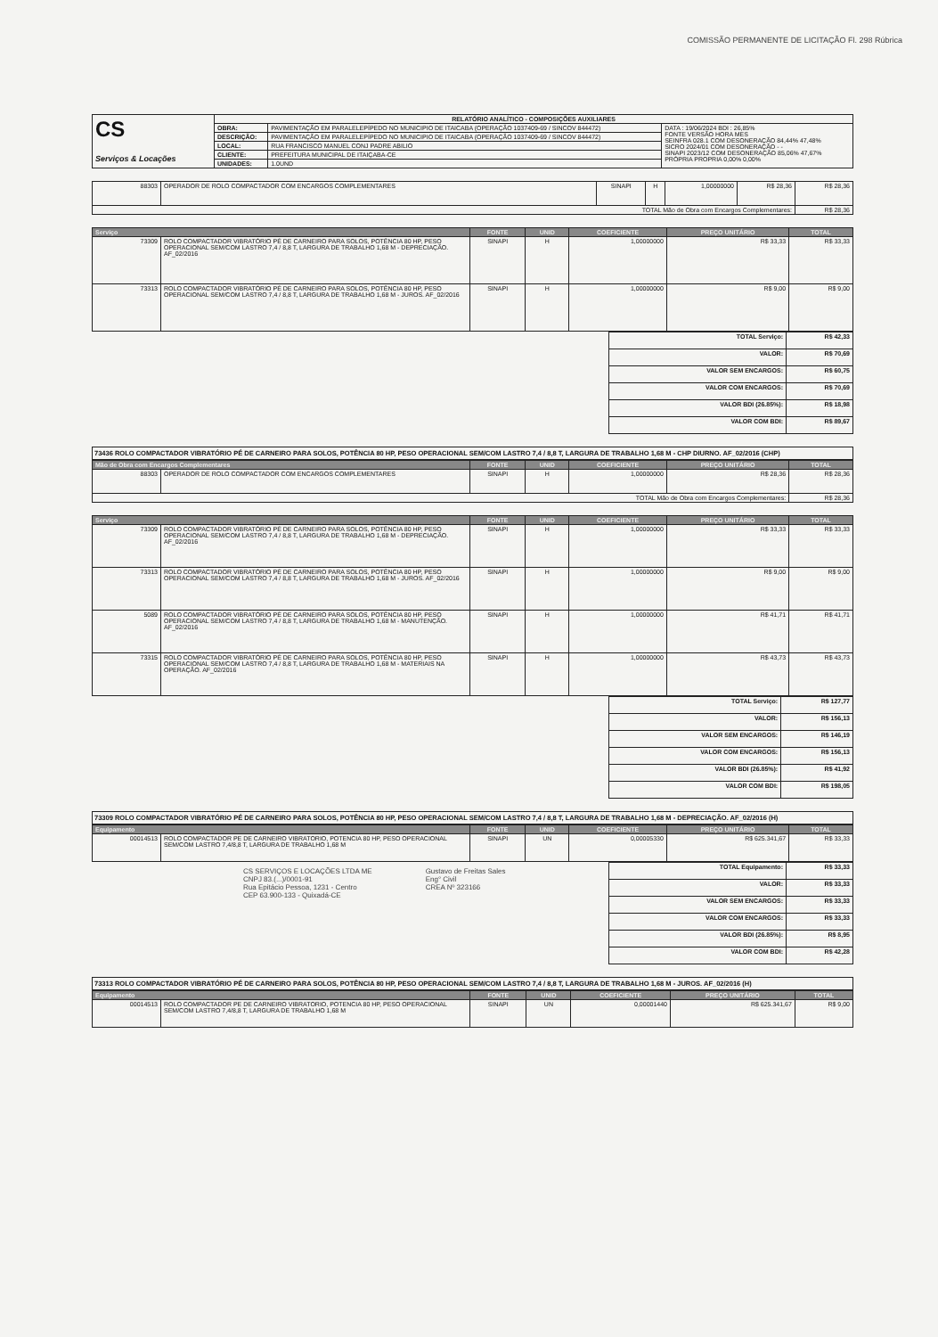COMISSÃO PERMANENTE DE LICITAÇÃO Fl. 298 Rúbrica
| CS Serviços & Locações | RELATÓRIO ANALÍTICO - COMPOSIÇÕES AUXILIARES | | |
| | OBRA: | PAVIMENTAÇÃO EM PARALELEPÍPEDO NO MUNICIPIO DE ITAICABA (OPERAÇÃO 1037409-69 / SINCOV 844472) | DATA : 19/06/2024 BDI : 26,85% FONTE VERSÃO HORA MES SEINFRA 028.1 COM DESONERAÇÃO 84,44% 47,48% SICRO 2024/01 COM DESONERAÇÃO - - SINAPI 2023/12 COM DESONERAÇÃO 85,06% 47,67% PRÓPRIA PROPRIA 0,00% 0,00% |
| | DESCRIÇÃO: | PAVIMENTAÇÃO EM PARALELEPÍPEDO NO MUNICIPIO DE ITAICABA (OPERAÇÃO 1037409-69 / SINCOV 844472) | |
| | LOCAL: | RUA FRANCISCO MANUEL CONJ PADRE ABILIO | |
| | CLIENTE: | PREFEITURA MUNICIPAL DE ITAIÇABA-CE | |
| | UNIDADES: | 1.0UND | |
| 88303 | OPERADOR DE ROLO COMPACTADOR COM ENCARGOS COMPLEMENTARES | SINAPI | H | 1,00000000 | R$ 28,36 | R$ 28,36 |
| TOTAL Mão de Obra com Encargos Complementares: | | | | | | R$ 28,36 |
| Serviço | | FONTE | UNID | COEFICIENTE | PREÇO UNITÁRIO | TOTAL |
| --- | --- | --- | --- | --- | --- | --- |
| 73309 | ROLO COMPACTADOR VIBRATÓRIO PÉ DE CARNEIRO PARA SOLOS, POTÊNCIA 80 HP, PESO OPERACIONAL SEM/COM LASTRO 7,4 / 8,8 T, LARGURA DE TRABALHO 1,68 M - DEPRECIAÇÃO. AF_02/2016 | SINAPI | H | 1,00000000 | R$ 33,33 | R$ 33,33 |
| 73313 | ROLO COMPACTADOR VIBRATÓRIO PÉ DE CARNEIRO PARA SOLOS, POTÊNCIA 80 HP, PESO OPERACIONAL SEM/COM LASTRO 7,4 / 8,8 T, LARGURA DE TRABALHO 1,68 M - JUROS. AF_02/2016 | SINAPI | H | 1,00000000 | R$ 9,00 | R$ 9,00 |
| TOTAL Serviço: | R$ 42,33 |
| VALOR: | R$ 70,69 |
| VALOR SEM ENCARGOS: | R$ 60,75 |
| VALOR COM ENCARGOS: | R$ 70,69 |
| VALOR BDI (26.85%): | R$ 18,98 |
| VALOR COM BDI: | R$ 89,67 |
73436 ROLO COMPACTADOR VIBRATÓRIO PÉ DE CARNEIRO PARA SOLOS, POTÊNCIA 80 HP, PESO OPERACIONAL SEM/COM LASTRO 7,4 / 8,8 T, LARGURA DE TRABALHO 1,68 M - CHP DIURNO. AF_02/2016 (CHP)
| Mão de Obra com Encargos Complementares | | FONTE | UNID | COEFICIENTE | PREÇO UNITÁRIO | TOTAL |
| --- | --- | --- | --- | --- | --- | --- |
| 88303 | OPERADOR DE ROLO COMPACTADOR COM ENCARGOS COMPLEMENTARES | SINAPI | H | 1,00000000 | R$ 28,36 | R$ 28,36 |
| TOTAL Mão de Obra com Encargos Complementares: | | | | | | R$ 28,36 |
| Serviço | | FONTE | UNID | COEFICIENTE | PREÇO UNITÁRIO | TOTAL |
| --- | --- | --- | --- | --- | --- | --- |
| 73309 | ROLO COMPACTADOR VIBRATÓRIO PÉ DE CARNEIRO PARA SOLOS, POTÊNCIA 80 HP, PESO OPERACIONAL SEM/COM LASTRO 7,4 / 8,8 T, LARGURA DE TRABALHO 1,68 M - DEPRECIAÇÃO. AF_02/2016 | SINAPI | H | 1,00000000 | R$ 33,33 | R$ 33,33 |
| 73313 | ROLO COMPACTADOR VIBRATÓRIO PÉ DE CARNEIRO PARA SOLOS, POTÊNCIA 80 HP, PESO OPERACIONAL SEM/COM LASTRO 7,4 / 8,8 T, LARGURA DE TRABALHO 1,68 M - JUROS. AF_02/2016 | SINAPI | H | 1,00000000 | R$ 9,00 | R$ 9,00 |
| 5089 | ROLO COMPACTADOR VIBRATÓRIO PÉ DE CARNEIRO PARA SOLOS, POTÊNCIA 80 HP, PESO OPERACIONAL SEM/COM LASTRO 7,4 / 8,8 T, LARGURA DE TRABALHO 1,68 M - MANUTENÇÃO. AF_02/2016 | SINAPI | H | 1,00000000 | R$ 41,71 | R$ 41,71 |
| 73315 | ROLO COMPACTADOR VIBRATÓRIO PÉ DE CARNEIRO PARA SOLOS, POTÊNCIA 80 HP, PESO OPERACIONAL SEM/COM LASTRO 7,4 / 8,8 T, LARGURA DE TRABALHO 1,68 M - MATERIAIS NA OPERAÇÃO. AF_02/2016 | SINAPI | H | 1,00000000 | R$ 43,73 | R$ 43,73 |
| TOTAL Serviço: | R$ 127,77 |
| VALOR: | R$ 156,13 |
| VALOR SEM ENCARGOS: | R$ 146,19 |
| VALOR COM ENCARGOS: | R$ 156,13 |
| VALOR BDI (26.85%): | R$ 41,92 |
| VALOR COM BDI: | R$ 198,05 |
73309 ROLO COMPACTADOR VIBRATÓRIO PÉ DE CARNEIRO PARA SOLOS, POTÊNCIA 80 HP, PESO OPERACIONAL SEM/COM LASTRO 7,4 / 8,8 T, LARGURA DE TRABALHO 1,68 M - DEPRECIAÇÃO. AF_02/2016 (H)
| Equipamento | | FONTE | UNID | COEFICIENTE | PREÇO UNITÁRIO | TOTAL |
| --- | --- | --- | --- | --- | --- | --- |
| 00014513 | ROLO COMPACTADOR PE DE CARNEIRO VIBRATORIO, POTENCIA 80 HP, PESO OPERACIONAL SEM/COM LASTRO 7,4/8,8 T, LARGURA DE TRABALHO 1,68 M | SINAPI | UN | 0,00005330 | R$ 625.341,67 | R$ 33,33 |
CS SERVIÇOS E LOCAÇÕES LTDA ME
CNPJ 83.(...)/0001-91
Rua Epitácio Pessoa, 1231 - Centro
CEP 63.900-133 - Quixadá-CE
Gustavo de Freitas Sales
Eng° Civil
CREA Nº 323166
| TOTAL Equipamento: | R$ 33,33 |
| VALOR: | R$ 33,33 |
| VALOR SEM ENCARGOS: | R$ 33,33 |
| VALOR COM ENCARGOS: | R$ 33,33 |
| VALOR BDI (26.85%): | R$ 8,95 |
| VALOR COM BDI: | R$ 42,28 |
73313 ROLO COMPACTADOR VIBRATÓRIO PÉ DE CARNEIRO PARA SOLOS, POTÊNCIA 80 HP, PESO OPERACIONAL SEM/COM LASTRO 7,4 / 8,8 T, LARGURA DE TRABALHO 1,68 M - JUROS. AF_02/2016 (H)
| Equipamento | | FONTE | UNID | COEFICIENTE | PREÇO UNITÁRIO | TOTAL |
| --- | --- | --- | --- | --- | --- | --- |
| 00014513 | ROLO COMPACTADOR PE DE CARNEIRO VIBRATORIO, POTENCIA 80 HP, PESO OPERACIONAL SEM/COM LASTRO 7,4/8,8 T, LARGURA DE TRABALHO 1,68 M | SINAPI | UN | 0,00001440 | R$ 625.341,67 | R$ 9,00 |